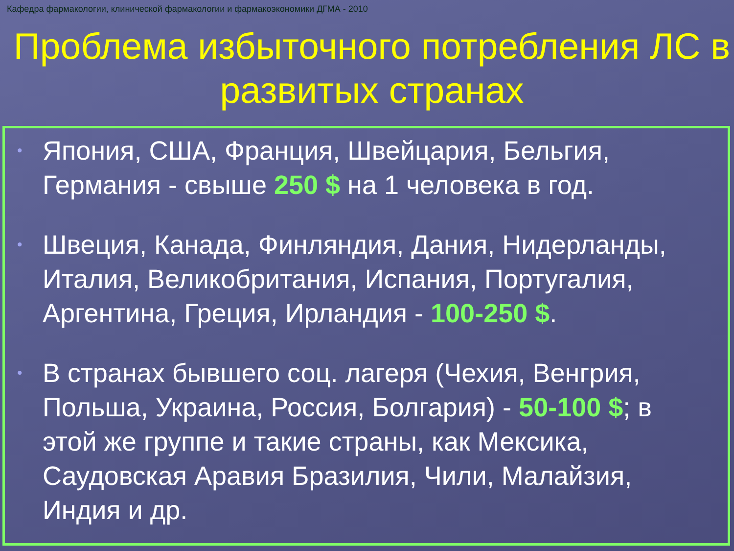Кафедра фармакологии, клинической фармакологии и фармакоэкономики ДГМА - 2010
Проблема избыточного потребления ЛС в развитых странах
• Япония, США, Франция, Швейцария, Бельгия, Германия - свыше 250 $ на 1 человека в год.
• Швеция, Канада, Финляндия, Дания, Нидерланды, Италия, Великобритания, Испания, Португалия, Аргентина, Греция, Ирландия - 100-250 $.
• В странах бывшего соц. лагеря (Чехия, Венгрия, Польша, Украина, Россия, Болгария) - 50-100 $; в этой же группе и такие страны, как Мексика, Саудовская Аравия Бразилия, Чили, Малайзия, Индия и др.